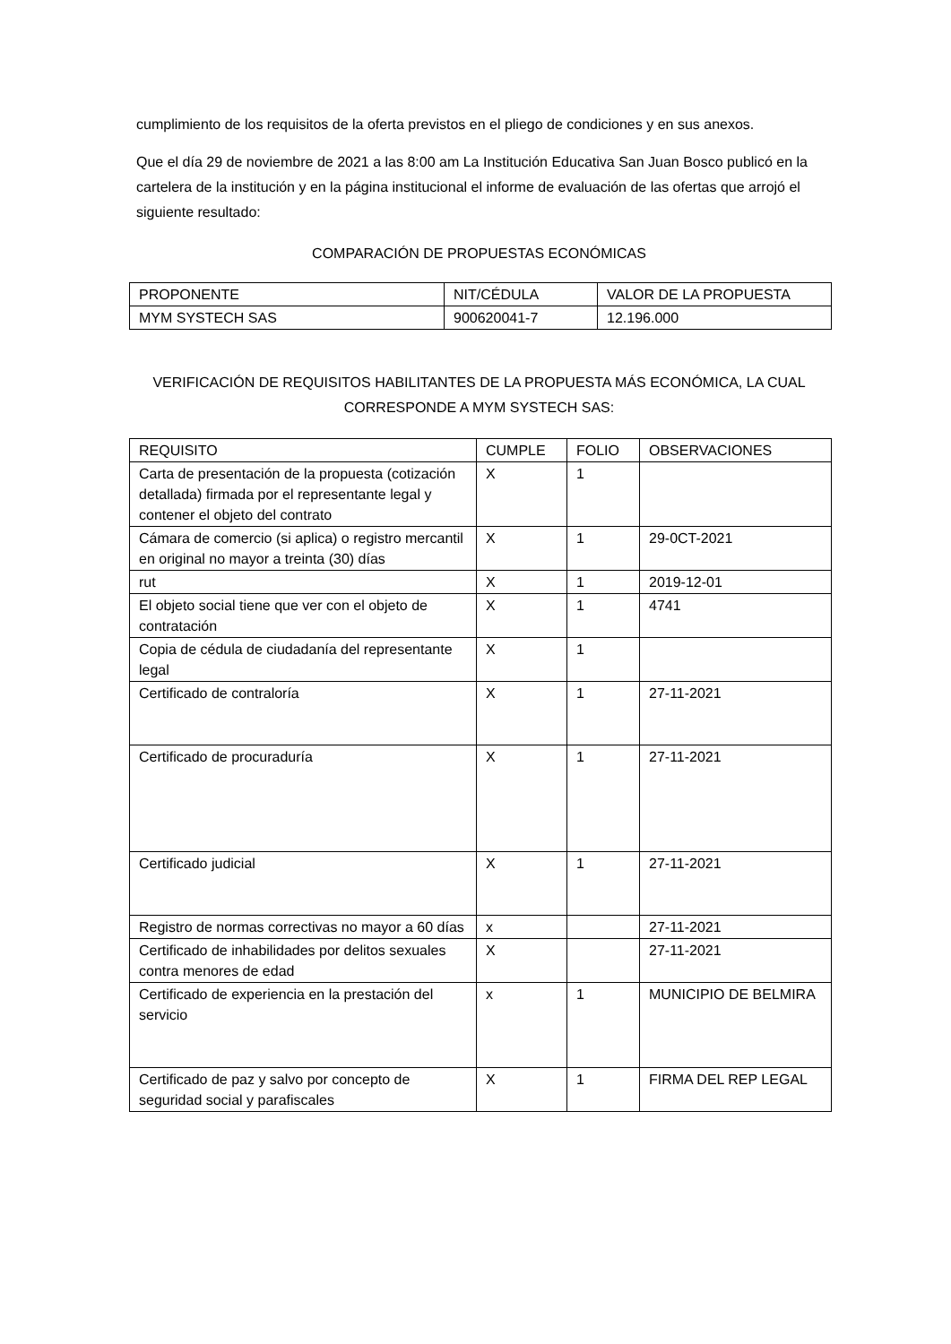cumplimiento de los requisitos de la oferta previstos en el pliego de condiciones y en sus anexos.
Que el día 29 de noviembre de 2021 a las 8:00 am La Institución Educativa San Juan Bosco publicó en la cartelera de la institución y en la página institucional el informe de evaluación de las ofertas que arrojó el siguiente resultado:
COMPARACIÓN DE PROPUESTAS ECONÓMICAS
| PROPONENTE | NIT/CÉDULA | VALOR DE LA PROPUESTA |
| MYM SYSTECH SAS | 900620041-7 | 12.196.000 |
VERIFICACIÓN DE REQUISITOS HABILITANTES DE LA PROPUESTA MÁS ECONÓMICA, LA CUAL CORRESPONDE A MYM SYSTECH SAS:
| REQUISITO | CUMPLE | FOLIO | OBSERVACIONES |
| Carta de presentación de la propuesta (cotización detallada) firmada por el representante legal y contener el objeto del contrato | X | 1 | |
| Cámara de comercio (si aplica) o registro mercantil en original no mayor a treinta (30) días | X | 1 | 29-0CT-2021 |
| rut | X | 1 | 2019-12-01 |
| El objeto social tiene que ver con el objeto de contratación | X | 1 | 4741 |
| Copia de cédula de ciudadanía del representante legal | X | 1 | |
| Certificado de contraloría | X | 1 | 27-11-2021 |
| Certificado de procuraduría | X | 1 | 27-11-2021 |
| Certificado judicial | X | 1 | 27-11-2021 |
| Registro de normas correctivas no mayor a 60 días | x | | 27-11-2021 |
| Certificado de inhabilidades por delitos sexuales contra menores de edad | X | | 27-11-2021 |
| Certificado de experiencia en la prestación del servicio | x | 1 | MUNICIPIO DE BELMIRA |
| Certificado de paz y salvo por concepto de seguridad social y parafiscales | X | 1 | FIRMA DEL REP LEGAL |